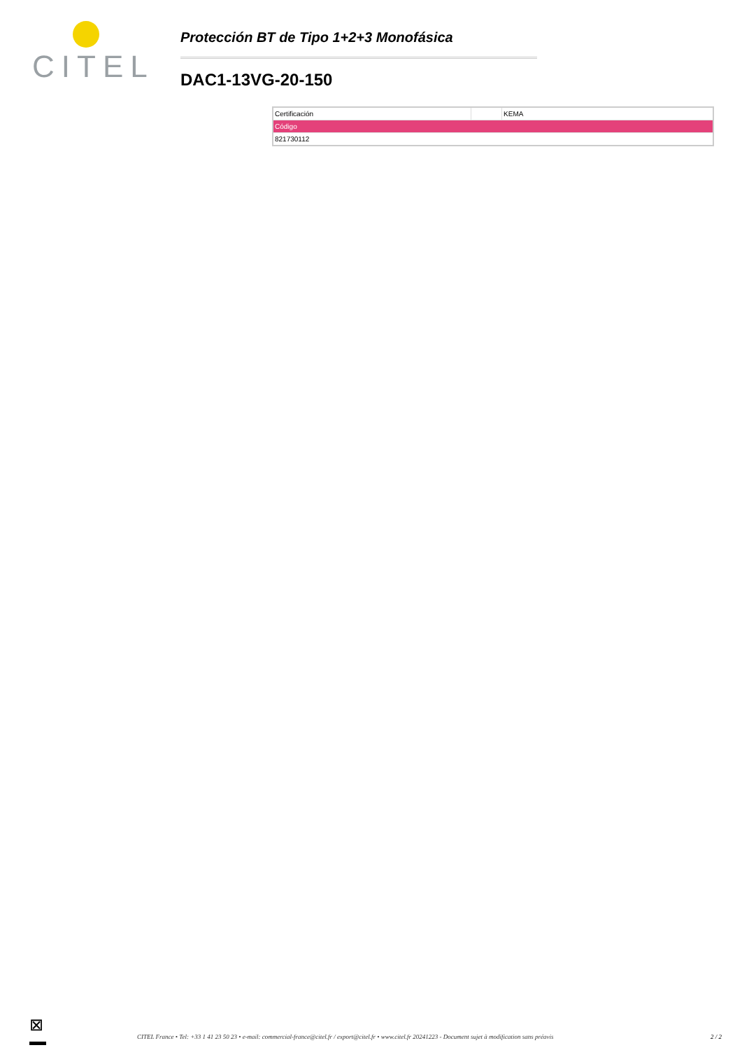CITEL
Protección BT de Tipo 1+2+3 Monofásica
DAC1-13VG-20-150
| Certificación | | KEMA |
| Código | | |
| 821730112 | | |
⊠
CITEL France • Tel: +33 1 41 23 50 23 • e-mail: commercial-france@citel.fr / export@citel.fr • www.citel.fr 20241223 - Document sujet à modification sans préavis
2 / 2